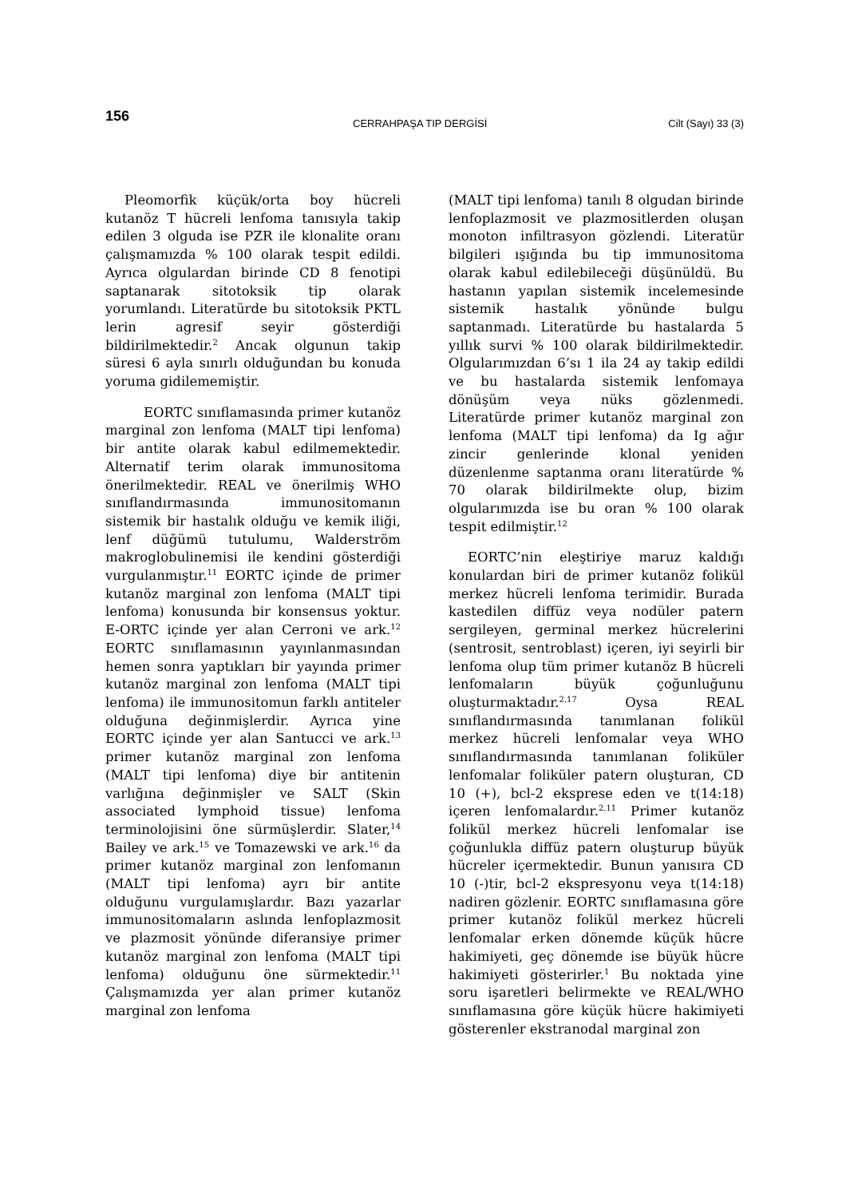156 CERRAHPAŞA TIP DERGİSİ Cilt (Sayı) 33 (3)
Pleomorfik küçük/orta boy hücreli kutanöz T hücreli lenfoma tanısıyla takip edilen 3 olguda ise PZR ile klonalite oranı çalışmamızda % 100 olarak tespit edildi. Ayrıca olgulardan birinde CD 8 fenotipi saptanarak sitotoksik tip olarak yorumlandı. Literatürde bu sitotoksik PKTL lerin agresif seyir gösterdiği bildirilmektedir.<sup>2</sup> Ancak olgunun takip süresi 6 ayla sınırlı olduğundan bu konuda yoruma gidilememiştir.
EORTC sınıflamasında primer kutanöz marginal zon lenfoma (MALT tipi lenfoma) bir antite olarak kabul edilmemektedir. Alternatif terim olarak immunositoma önerilmektedir. REAL ve önerilmiş WHO sınıflandırmasında immunositomanın sistemik bir hastalık olduğu ve kemik iliği, lenf düğümü tutulumu, Walderström makroglobulinemisi ile kendini gösterdiği vurgulanmıştır.<sup>11</sup> EORTC içinde de primer kutanöz marginal zon lenfoma (MALT tipi lenfoma) konusunda bir konsensus yoktur. E-ORTC içinde yer alan Cerroni ve ark.<sup>12</sup> EORTC sınıflamasının yayınlanmasından hemen sonra yaptıkları bir yayında primer kutanöz marginal zon lenfoma (MALT tipi lenfoma) ile immunositomun farklı antiteler olduğuna değinmişlerdir. Ayrıca yine EORTC içinde yer alan Santucci ve ark.<sup>13</sup> primer kutanöz marginal zon lenfoma (MALT tipi lenfoma) diye bir antitenin varlığına değinmişler ve SALT (Skin associated lymphoid tissue) lenfoma terminolojisini öne sürmüşlerdir. Slater,<sup>14</sup> Bailey ve ark.<sup>15</sup> ve Tomazewski ve ark.<sup>16</sup> da primer kutanöz marginal zon lenfomanın (MALT tipi lenfoma) ayrı bir antite olduğunu vurgulamışlardır. Bazı yazarlar immunositomaların aslında lenfoplazmosit ve plazmosit yönünde diferansiye primer kutanöz marginal zon lenfoma (MALT tipi lenfoma) olduğunu öne sürmektedir.<sup>11</sup> Çalışmamızda yer alan primer kutanöz marginal zon lenfoma
(MALT tipi lenfoma) tanılı 8 olgudan birinde lenfoplazmosit ve plazmositlerden oluşan monoton infiltrasyon gözlendi. Literatür bilgileri ışığında bu tip immunositoma olarak kabul edilebileceği düşünüldü. Bu hastanın yapılan sistemik incelemesinde sistemik hastalık yönünde bulgu saptanmadı. Literatürde bu hastalarda 5 yıllık survi % 100 olarak bildirilmektedir. Olgularımızdan 6’sı 1 ila 24 ay takip edildi ve bu hastalarda sistemik lenfomaya dönüşüm veya nüks gözlenmedi. Literatürde primer kutanöz marginal zon lenfoma (MALT tipi lenfoma) da Ig ağır zincir genlerinde klonal yeniden düzenlenme saptanma oranı literatürde % 70 olarak bildirilmekte olup, bizim olgularımızda ise bu oran % 100 olarak tespit edilmiştir.<sup>12</sup>
EORTC’nin eleştiriye maruz kaldığı konulardan biri de primer kutanöz folikül merkez hücreli lenfoma terimidir. Burada kastedilen diffüz veya nodüler patern sergileyen, germinal merkez hücrelerini (sentrosit, sentroblast) içeren, iyi seyirli bir lenfoma olup tüm primer kutanöz B hücreli lenfomaların büyük çoğunluğunu oluşturmaktadır.<sup>2,17</sup> Oysa REAL sınıflandırmasında tanımlanan folikül merkez hücreli lenfomalar veya WHO sınıflandırmasında tanımlanan foliküler lenfomalar foliküler patern oluşturan, CD 10 (+), bcl-2 eksprese eden ve t(14:18) içeren lenfomalardır.<sup>2,11</sup> Primer kutanöz folikül merkez hücreli lenfomalar ise çoğunlukla diffüz patern oluşturup büyük hücreler içermektedir. Bunun yanısıra CD 10 (-)tir, bcl-2 ekspresyonu veya t(14:18) nadiren gözlenir. EORTC sınıflamasına göre primer kutanöz folikül merkez hücreli lenfomalar erken dönemde küçük hücre hakimiyeti, geç dönemde ise büyük hücre hakimiyeti gösterirler.<sup>1</sup> Bu noktada yine soru işaretleri belirmekte ve REAL/WHO sınıflamasına göre küçük hücre hakimiyeti gösterenler ekstranodal marginal zon